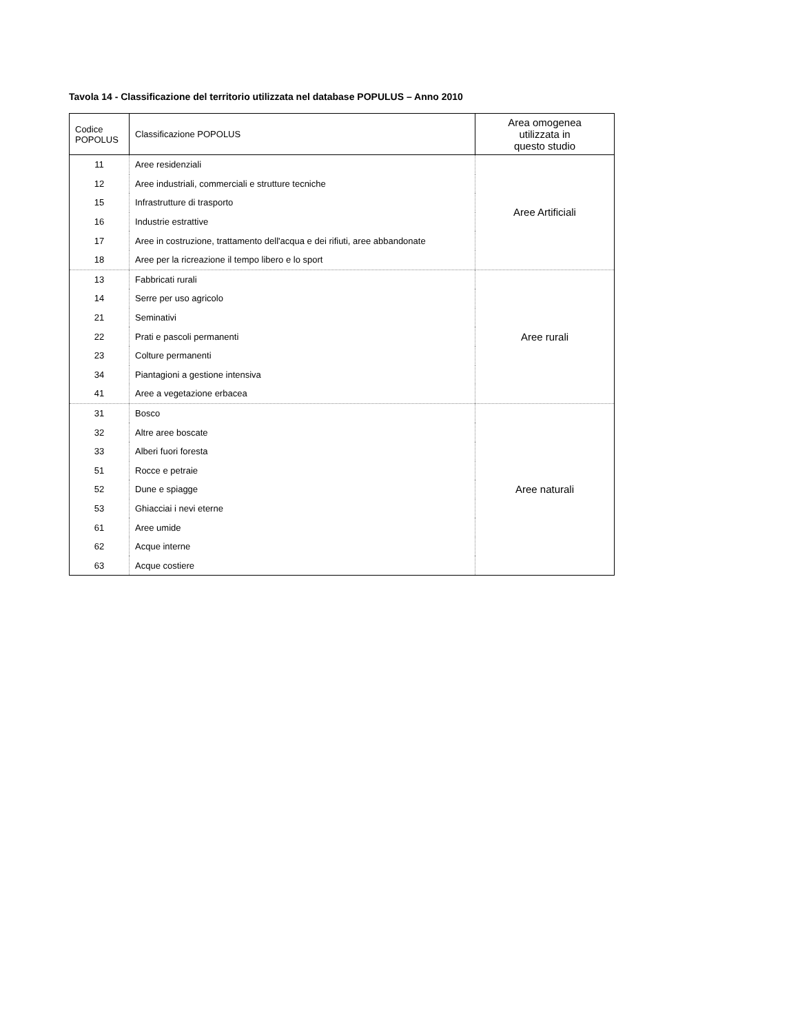Tavola 14 - Classificazione del territorio utilizzata nel database POPULUS – Anno 2010
| Codice POPOLUS | Classificazione POPOLUS | Area omogenea utilizzata in questo studio |
| --- | --- | --- |
| 11 | Aree residenziali | Aree Artificiali |
| 12 | Aree industriali, commerciali e strutture tecniche | |
| 15 | Infrastrutture di trasporto | |
| 16 | Industrie estrattive | |
| 17 | Aree in costruzione, trattamento dell'acqua e dei rifiuti, aree abbandonate | |
| 18 | Aree per la ricreazione il tempo libero e lo sport | |
| 13 | Fabbricati rurali | Aree rurali |
| 14 | Serre per uso agricolo | |
| 21 | Seminativi | |
| 22 | Prati e pascoli permanenti | |
| 23 | Colture permanenti | |
| 34 | Piantagioni a gestione intensiva | |
| 41 | Aree a vegetazione erbacea | |
| 31 | Bosco | Aree naturali |
| 32 | Altre aree boscate | |
| 33 | Alberi fuori foresta | |
| 51 | Rocce e petraie | |
| 52 | Dune e spiagge | |
| 53 | Ghiacciai i nevi eterne | |
| 61 | Aree umide | |
| 62 | Acque interne | |
| 63 | Acque costiere | |